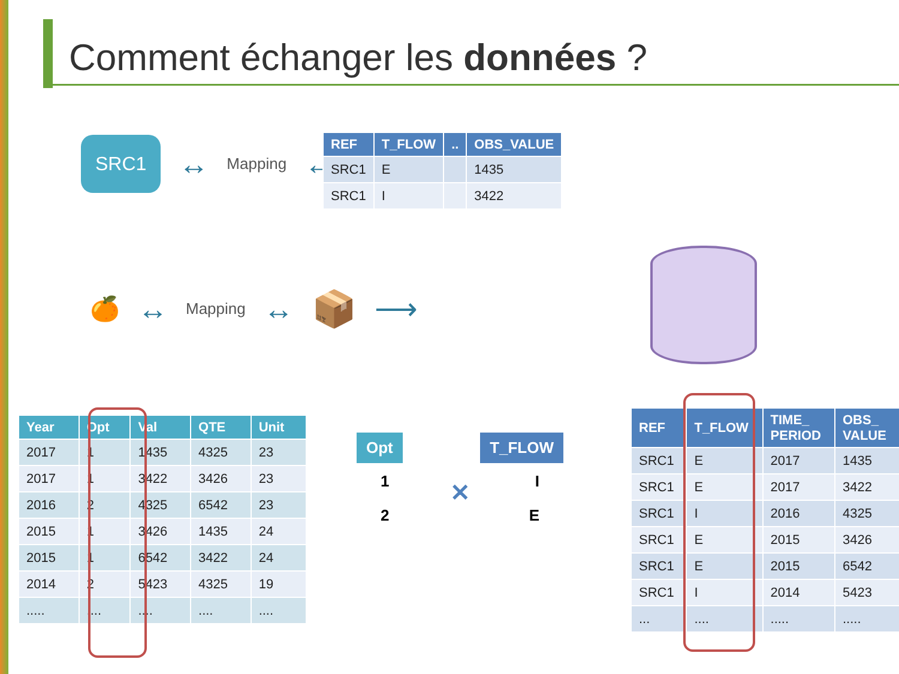Comment échanger les données ?
SRC1 ↔ Mapping ↔
| REF | T_FLOW | .. | OBS_VALUE |
| --- | --- | --- | --- |
| SRC1 | E | | 1435 |
| SRC1 | I | | 3422 |
🍊 ↔ Mapping ↔ 📦 ⟶
| Year | Opt | Val | QTE | Unit |
| --- | --- | --- | --- | --- |
| 2017 | 1 | 1435 | 4325 | 23 |
| 2017 | 1 | 3422 | 3426 | 23 |
| 2016 | 2 | 4325 | 6542 | 23 |
| 2015 | 1 | 3426 | 1435 | 24 |
| 2015 | 1 | 6542 | 3422 | 24 |
| 2014 | 2 | 5423 | 4325 | 19 |
| ..... | .... | .... | .... | .... |
Opt T_FLOW
1 I
✕
2 E
| REF | T_FLOW | TIME_ PERIOD | OBS_ VALUE |
| --- | --- | --- | --- |
| SRC1 | E | 2017 | 1435 |
| SRC1 | E | 2017 | 3422 |
| SRC1 | I | 2016 | 4325 |
| SRC1 | E | 2015 | 3426 |
| SRC1 | E | 2015 | 6542 |
| SRC1 | I | 2014 | 5423 |
| ... | .... | ..... | ..... |